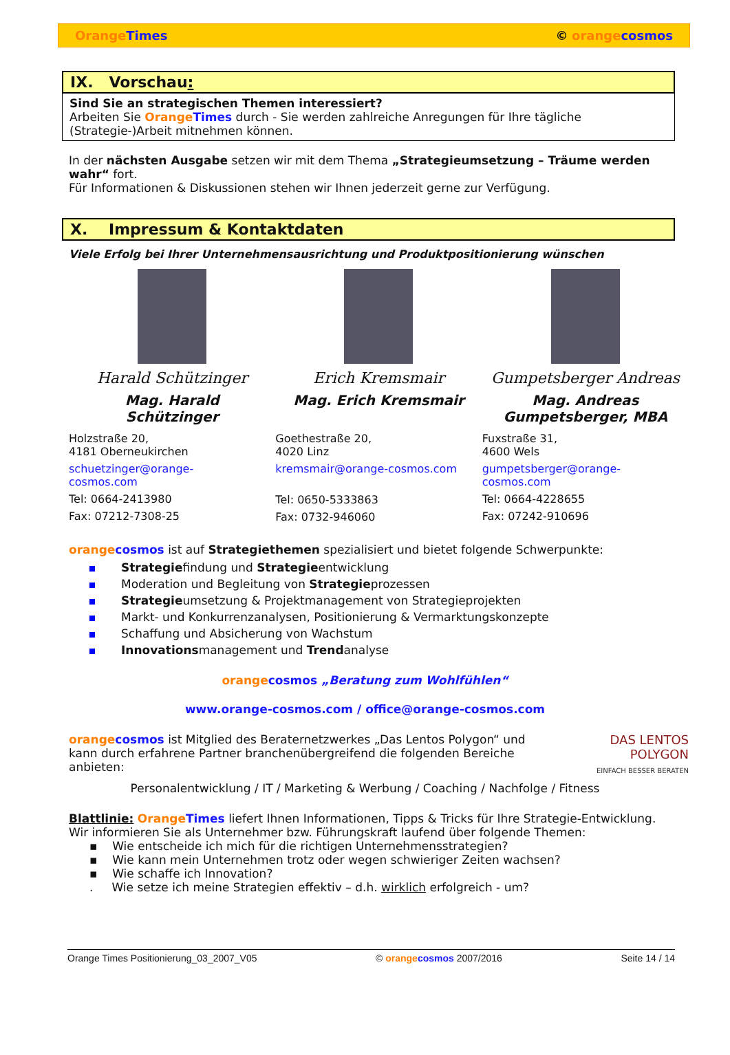Orange Times © orange cosmos
IX. Vorschau:
Sind Sie an strategischen Themen interessiert?
Arbeiten Sie Orange Times durch - Sie werden zahlreiche Anregungen für Ihre tägliche (Strategie-)Arbeit mitnehmen können.
In der nächsten Ausgabe setzen wir mit dem Thema „Strategieumsetzung – Träume werden wahr“ fort.
Für Informationen & Diskussionen stehen wir Ihnen jederzeit gerne zur Verfügung.
X. Impressum & Kontaktdaten
Viele Erfolg bei Ihrer Unternehmensausrichtung und Produktpositionierung wünschen
Harald Schützinger
Mag. Harald
Schützinger
Holzstraße 20,
4181 Oberneukirchen
schuetzinger@orange-
cosmos.com
Tel: 0664-2413980
Fax: 07212-7308-25
Erich Kremsmair
Mag. Erich Kremsmair
Goethestraße 20,
4020 Linz
kremsmair@orange-cosmos.com
Tel: 0650-5333863
Fax: 0732-946060
Gumpetsberger Andreas
Mag. Andreas
Gumpetsberger, MBA
Fuxstraße 31,
4600 Wels
gumpetsberger@orange-
cosmos.com
Tel: 0664-4228655
Fax: 07242-910696
orange cosmos ist auf Strategiethemen spezialisiert und bietet folgende Schwerpunkte:
Strategiefindung und Strategieentwicklung
Moderation und Begleitung von Strategieprozessen
Strategieumsetzung & Projektmanagement von Strategieprojekten
Markt- und Konkurrenzanalysen, Positionierung & Vermarktungskonzepte
Schaffung und Absicherung von Wachstum
Innovationsmanagement und Trendanalyse
orange cosmos „Beratung zum Wohlfühlen“
www.orange-cosmos.com / office@orange-cosmos.com
orange cosmos ist Mitglied des Beraternetzwerkes „Das Lentos Polygon“ und kann durch erfahrene Partner branchenübergreifend die folgenden Bereiche anbieten:
DAS LENTOS
POLYGON
EINFACH BESSER BERATEN
Personalentwicklung / IT / Marketing & Werbung / Coaching / Nachfolge / Fitness
Blattlinie: Orange Times liefert Ihnen Informationen, Tipps & Tricks für Ihre Strategie-Entwicklung. Wir informieren Sie als Unternehmer bzw. Führungskraft laufend über folgende Themen:
▪ Wie entscheide ich mich für die richtigen Unternehmensstrategien?
▪ Wie kann mein Unternehmen trotz oder wegen schwieriger Zeiten wachsen?
▪ Wie schaffe ich Innovation?
. Wie setze ich meine Strategien effektiv – d.h. wirklich erfolgreich - um?
Orange Times Positionierung_03_2007_V05 © orange cosmos 2007/2016 Seite 14 / 14